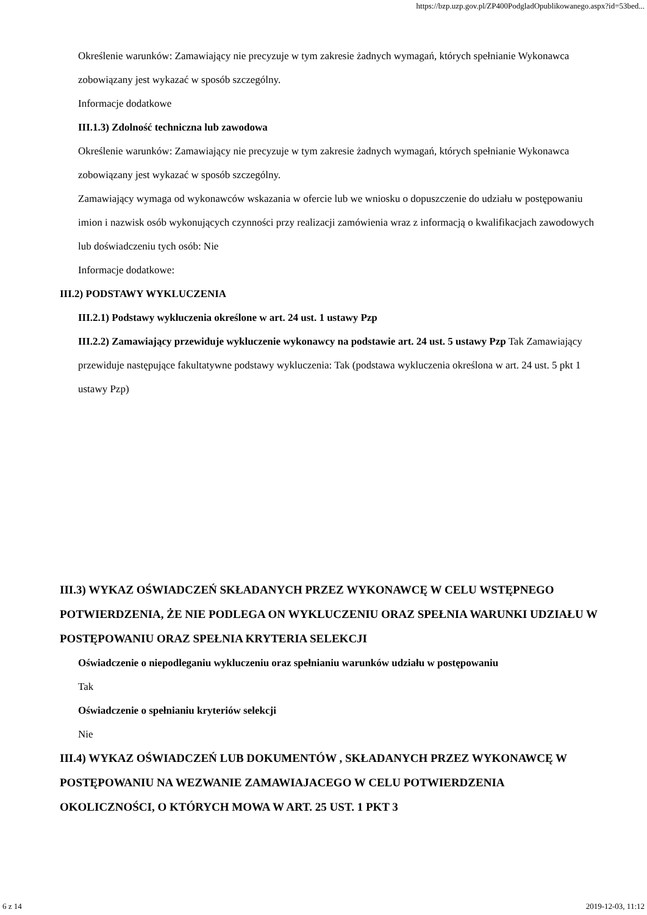https://bzp.uzp.gov.pl/ZP400PodgladOpublikowanego.aspx?id=53bed...
Określenie warunków: Zamawiający nie precyzuje w tym zakresie żadnych wymagań, których spełnianie Wykonawca zobowiązany jest wykazać w sposób szczególny.
Informacje dodatkowe
III.1.3) Zdolność techniczna lub zawodowa
Określenie warunków: Zamawiający nie precyzuje w tym zakresie żadnych wymagań, których spełnianie Wykonawca zobowiązany jest wykazać w sposób szczególny.
Zamawiający wymaga od wykonawców wskazania w ofercie lub we wniosku o dopuszczenie do udziału w postępowaniu imion i nazwisk osób wykonujących czynności przy realizacji zamówienia wraz z informacją o kwalifikacjach zawodowych lub doświadczeniu tych osób: Nie
Informacje dodatkowe:
III.2) PODSTAWY WYKLUCZENIA
III.2.1) Podstawy wykluczenia określone w art. 24 ust. 1 ustawy Pzp
III.2.2) Zamawiający przewiduje wykluczenie wykonawcy na podstawie art. 24 ust. 5 ustawy Pzp Tak Zamawiający przewiduje następujące fakultatywne podstawy wykluczenia: Tak (podstawa wykluczenia określona w art. 24 ust. 5 pkt 1 ustawy Pzp)
III.3) WYKAZ OŚWIADCZEŃ SKŁADANYCH PRZEZ WYKONAWCĘ W CELU WSTĘPNEGO POTWIERDZENIA, ŻE NIE PODLEGA ON WYKLUCZENIU ORAZ SPEŁNIA WARUNKI UDZIAŁU W POSTĘPOWANIU ORAZ SPEŁNIA KRYTERIA SELEKCJI
Oświadczenie o niepodleganiu wykluczeniu oraz spełnianiu warunków udziału w postępowaniu
Tak
Oświadczenie o spełnianiu kryteriów selekcji
Nie
III.4) WYKAZ OŚWIADCZEŃ LUB DOKUMENTÓW , SKŁADANYCH PRZEZ WYKONAWCĘ W POSTĘPOWANIU NA WEZWANIE ZAMAWIAJACEGO W CELU POTWIERDZENIA OKOLICZNOŚCI, O KTÓRYCH MOWA W ART. 25 UST. 1 PKT 3
6 z 14 2019-12-03, 11:12